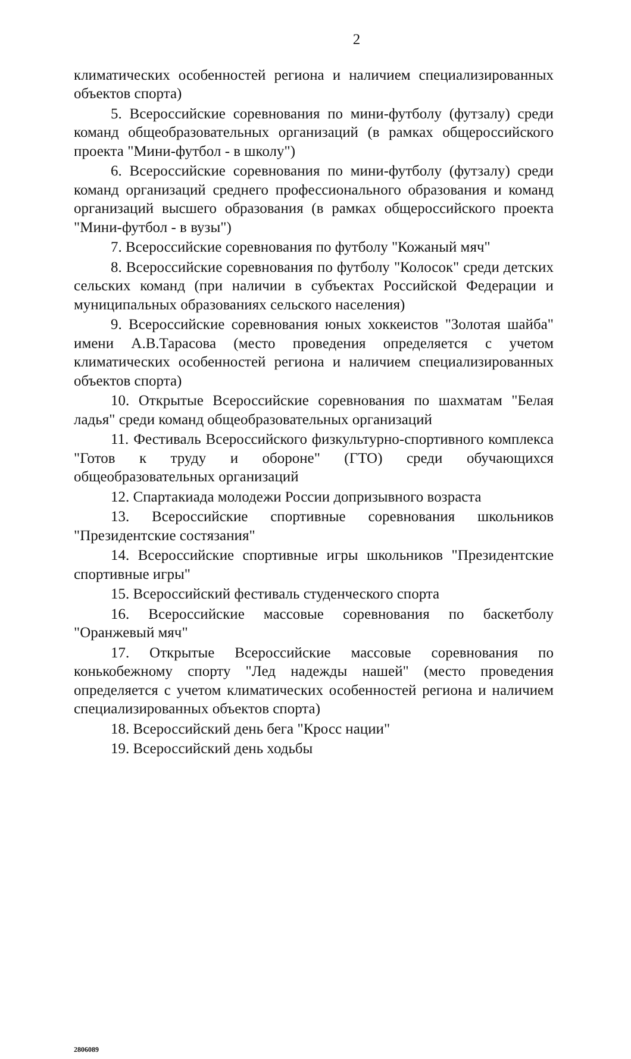2
климатических особенностей региона и наличием специализированных объектов спорта)
5. Всероссийские соревнования по мини-футболу (футзалу) среди команд общеобразовательных организаций (в рамках общероссийского проекта "Мини-футбол - в школу")
6. Всероссийские соревнования по мини-футболу (футзалу) среди команд организаций среднего профессионального образования и команд организаций высшего образования (в рамках общероссийского проекта "Мини-футбол - в вузы")
7. Всероссийские соревнования по футболу "Кожаный мяч"
8. Всероссийские соревнования по футболу "Колосок" среди детских сельских команд (при наличии в субъектах Российской Федерации и муниципальных образованиях сельского населения)
9. Всероссийские соревнования юных хоккеистов "Золотая шайба" имени А.В.Тарасова (место проведения определяется с учетом климатических особенностей региона и наличием специализированных объектов спорта)
10. Открытые Всероссийские соревнования по шахматам "Белая ладья" среди команд общеобразовательных организаций
11. Фестиваль Всероссийского физкультурно-спортивного комплекса "Готов к труду и обороне" (ГТО) среди обучающихся общеобразовательных организаций
12. Спартакиада молодежи России допризывного возраста
13. Всероссийские спортивные соревнования школьников "Президентские состязания"
14. Всероссийские спортивные игры школьников "Президентские спортивные игры"
15. Всероссийский фестиваль студенческого спорта
16. Всероссийские массовые соревнования по баскетболу "Оранжевый мяч"
17. Открытые Всероссийские массовые соревнования по конькобежному спорту "Лед надежды нашей" (место проведения определяется с учетом климатических особенностей региона и наличием специализированных объектов спорта)
18. Всероссийский день бега "Кросс нации"
19. Всероссийский день ходьбы
2806089